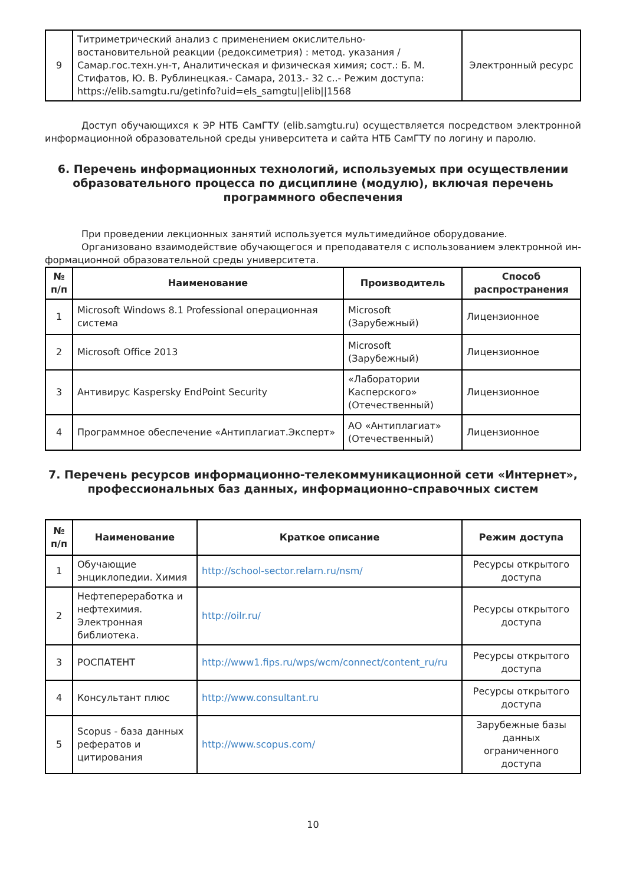| 9 | Титриметрический анализ с применением окислительно-востановительной реакции (редоксиметрия) : метод. указания / Самар.гос.техн.ун-т, Аналитическая и физическая химия; сост.: Б. М. Стифатов, Ю. В. Рублинецкая.- Самара, 2013.- 32 с..- Режим доступа: https://elib.samgtu.ru/getinfo?uid=els_samgtu//elib//1568 | Электронный ресурс |
Доступ обучающихся к ЭР НТБ СамГТУ (elib.samgtu.ru) осуществляется посредством электронной информационной образовательной среды университета и сайта НТБ СамГТУ по логину и паролю.
6. Перечень информационных технологий, используемых при осуществлении образовательного процесса по дисциплине (модулю), включая перечень программного обеспечения
При проведении лекционных занятий используется мультимедийное оборудование.
Организовано взаимодействие обучающегося и преподавателя с использованием электронной ин-формационной образовательной среды университета.
| № п/п | Наименование | Производитель | Способ распространения |
| --- | --- | --- | --- |
| 1 | Microsoft Windows 8.1 Professional операционная система | Microsoft (Зарубежный) | Лицензионное |
| 2 | Microsoft Office 2013 | Microsoft (Зарубежный) | Лицензионное |
| 3 | Антивирус Kaspersky EndPoint Security | «Лаборатории Касперского» (Отечественный) | Лицензионное |
| 4 | Программное обеспечение «Антиплагиат.Эксперт» | АО «Антиплагиат» (Отечественный) | Лицензионное |
7. Перечень ресурсов информационно-телекоммуникационной сети «Интернет», профессиональных баз данных, информационно-справочных систем
| № п/п | Наименование | Краткое описание | Режим доступа |
| --- | --- | --- | --- |
| 1 | Обучающие энциклопедии. Химия | http://school-sector.relarn.ru/nsm/ | Ресурсы открытого доступа |
| 2 | Нефтепереработка и нефтехимия. Электронная библиотека. | http://oilr.ru/ | Ресурсы открытого доступа |
| 3 | РОСПАТЕНТ | http://www1.fips.ru/wps/wcm/connect/content_ru/ru | Ресурсы открытого доступа |
| 4 | Консультант плюс | http://www.consultant.ru | Ресурсы открытого доступа |
| 5 | Scopus - база данных рефератов и цитирования | http://www.scopus.com/ | Зарубежные базы данных ограниченного доступа |
10